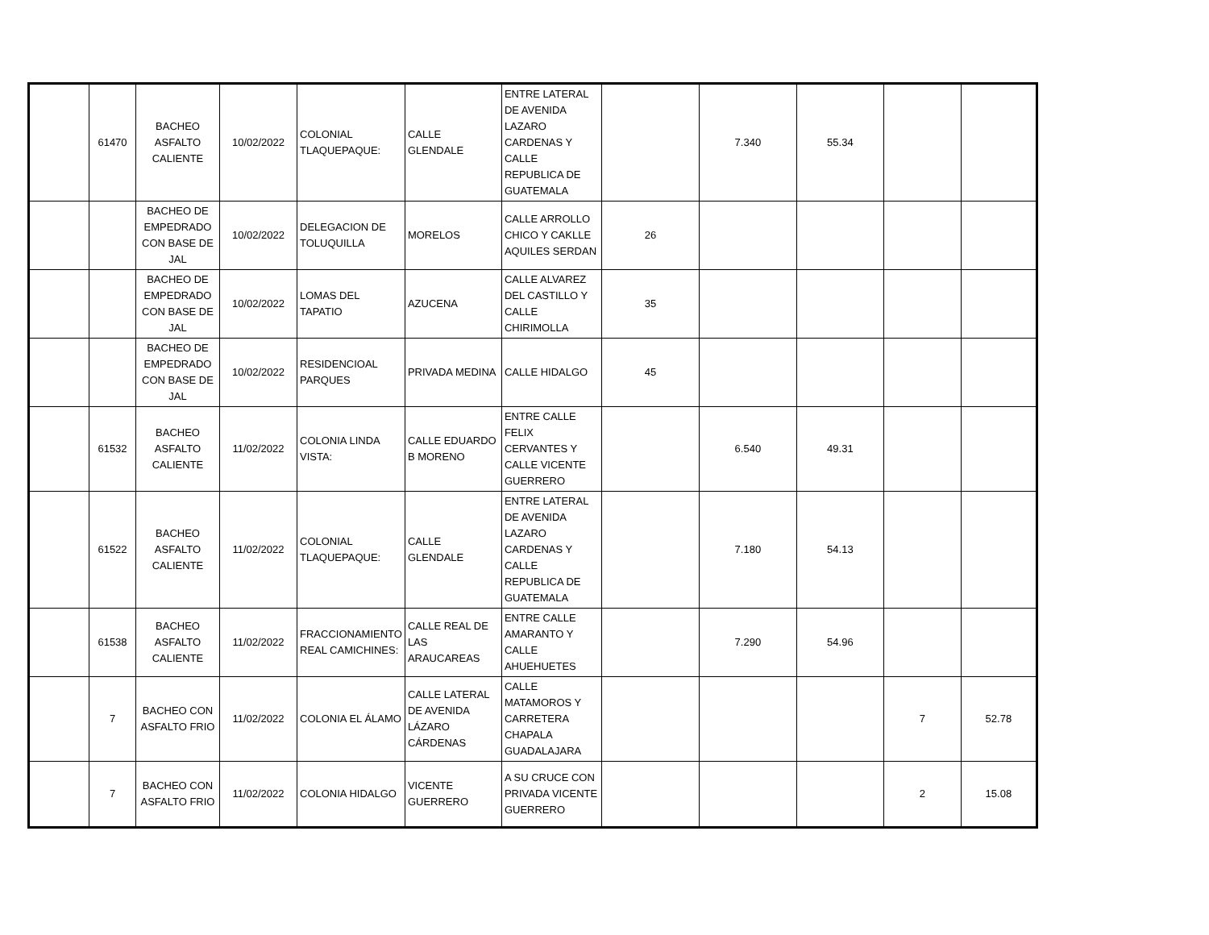| | 61470 | BACHEO ASFALTO CALIENTE | 10/02/2022 | COLONIAL TLAQUEPAQUE: | CALLE GLENDALE | ENTRE LATERAL DE AVENIDA LAZARO CARDENAS Y CALLE REPUBLICA DE GUATEMALA | | 7.340 | 55.34 | | |
| | | BACHEO DE EMPEDRADO CON BASE DE JAL | 10/02/2022 | DELEGACION DE TOLUQUILLA | MORELOS | CALLE ARROLLO CHICO Y CAKLLE AQUILES SERDAN | 26 | | | | |
| | | BACHEO DE EMPEDRADO CON BASE DE JAL | 10/02/2022 | LOMAS DEL TAPATIO | AZUCENA | CALLE ALVAREZ DEL CASTILLO Y CALLE CHIRIMOLLA | 35 | | | | |
| | | BACHEO DE EMPEDRADO CON BASE DE JAL | 10/02/2022 | RESIDENCIOAL PARQUES | PRIVADA MEDINA | CALLE HIDALGO | 45 | | | | |
| | 61532 | BACHEO ASFALTO CALIENTE | 11/02/2022 | COLONIA LINDA VISTA: | CALLE EDUARDO B MORENO | ENTRE CALLE FELIX CERVANTES Y CALLE VICENTE GUERRERO | | 6.540 | 49.31 | | |
| | 61522 | BACHEO ASFALTO CALIENTE | 11/02/2022 | COLONIAL TLAQUEPAQUE: | CALLE GLENDALE | ENTRE LATERAL DE AVENIDA LAZARO CARDENAS Y CALLE REPUBLICA DE GUATEMALA | | 7.180 | 54.13 | | |
| | 61538 | BACHEO ASFALTO CALIENTE | 11/02/2022 | FRACCIONAMIENTO REAL CAMICHINES: | CALLE REAL DE LAS ARAUCAREAS | ENTRE CALLE AMARANTO Y CALLE AHUEHUETES | | 7.290 | 54.96 | | |
| | 7 | BACHEO CON ASFALTO FRIO | 11/02/2022 | COLONIA EL ÁLAMO | CALLE LATERAL DE AVENIDA LÁZARO CÁRDENAS | CALLE MATAMOROS Y CARRETERA CHAPALA GUADALAJARA | | | | 7 | 52.78 |
| | 7 | BACHEO CON ASFALTO FRIO | 11/02/2022 | COLONIA HIDALGO | VICENTE GUERRERO | A SU CRUCE CON PRIVADA VICENTE GUERRERO | | | | 2 | 15.08 |